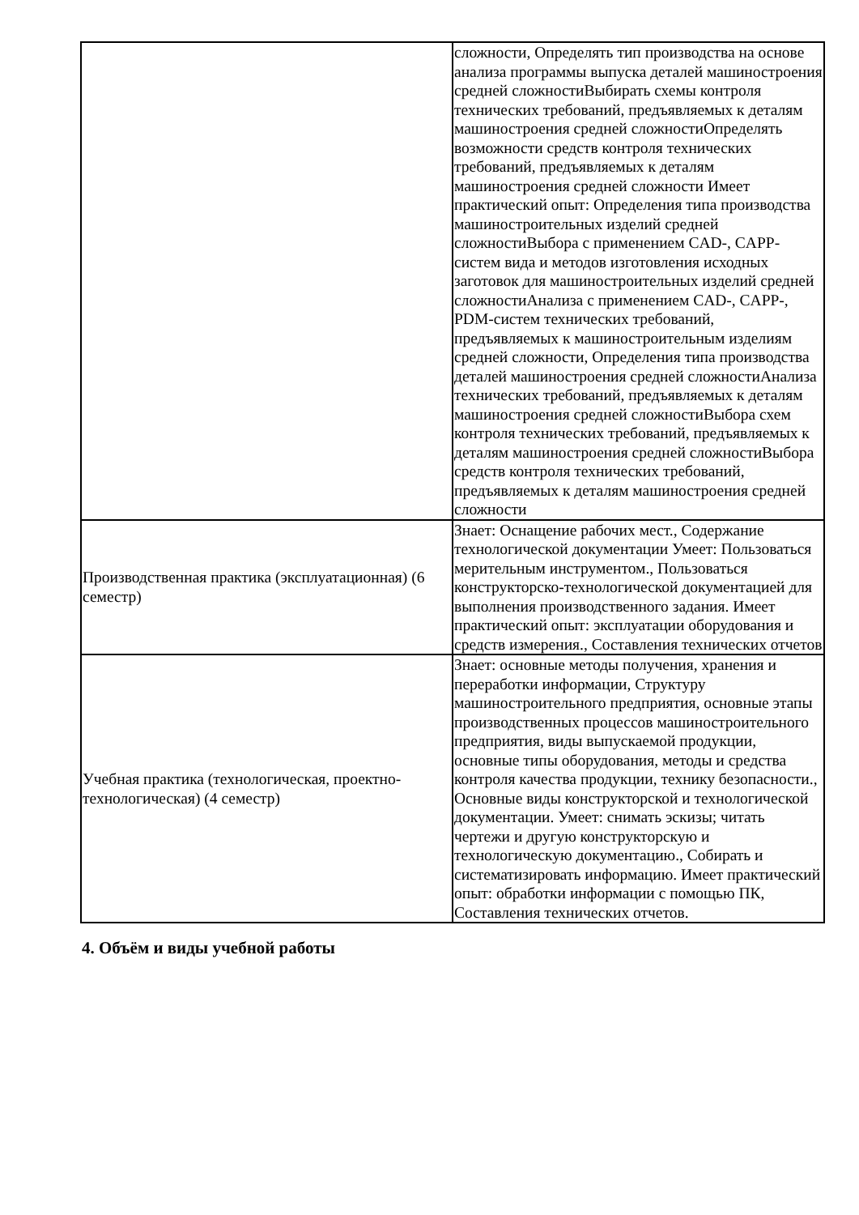| | сложности, Определять тип производства на основе анализа программы выпуска деталей машиностроения средней сложностиВыбирать схемы контроля технических требований, предъявляемых к деталям машиностроения средней сложностиОпределять возможности средств контроля технических требований, предъявляемых к деталям машиностроения средней сложности Имеет практический опыт: Определения типа производства машиностроительных изделий средней сложностиВыбора с применением CAD-, CAPP-систем вида и методов изготовления исходных заготовок для машиностроительных изделий средней сложностиАнализа с применением CAD-, CAPP-, PDM-систем технических требований, предъявляемых к машиностроительным изделиям средней сложности, Определения типа производства деталей машиностроения средней сложностиАнализа технических требований, предъявляемых к деталям машиностроения средней сложностиВыбора схем контроля технических требований, предъявляемых к деталям машиностроения средней сложностиВыбора средств контроля технических требований, предъявляемых к деталям машиностроения средней сложности |
| Производственная практика (эксплуатационная) (6 семестр) | Знает: Оснащение рабочих мест., Содержание технологической документации Умеет: Пользоваться мерительным инструментом., Пользоваться конструкторско-технологической документацией для выполнения производственного задания. Имеет практический опыт: эксплуатации оборудования и средств измерения., Составления технических отчетов |
| Учебная практика (технологическая, проектно-технологическая) (4 семестр) | Знает: основные методы получения, хранения и переработки информации, Структуру машиностроительного предприятия, основные этапы производственных процессов машиностроительного предприятия, виды выпускаемой продукции, основные типы оборудования, методы и средства контроля качества продукции, технику безопасности., Основные виды конструкторской и технологической документации. Умеет: снимать эскизы; читать чертежи и другую конструкторскую и технологическую документацию., Собирать и систематизировать информацию. Имеет практический опыт: обработки информации с помощью ПК, Составления технических отчетов. |
4. Объём и виды учебной работы